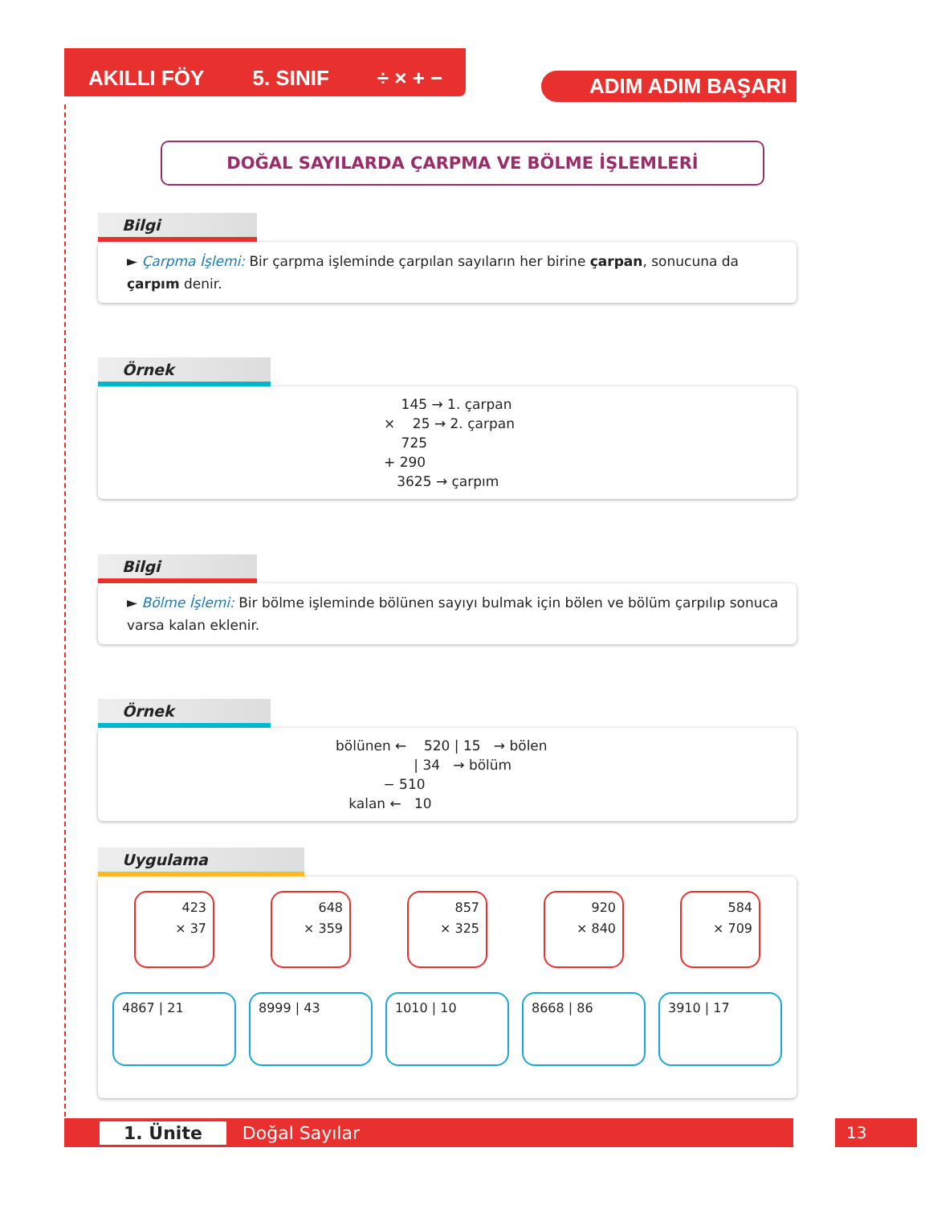AKILLI FÖY 5. SINIF ÷ × + − ADIM ADIM BAŞARI
DOĞAL SAYILARDA ÇARPMA VE BÖLME İŞLEMLERİ
Bilgi
► Çarpma İşlemi: Bir çarpma işleminde çarpılan sayıların her birine çarpan, sonucuna da çarpım denir.
Örnek
    145 → 1. çarpan
×    25 → 2. çarpan
    725
+ 290
   3625 → çarpım
Bilgi
► Bölme İşlemi: Bir bölme işleminde bölünen sayıyı bulmak için bölen ve bölüm çarpılıp sonuca varsa kalan eklenir.
Örnek
bölünen ←    520 | 15   → bölen
                  | 34   → bölüm
           − 510
   kalan ←   10
Uygulama
423
× 37
648
× 359
857
× 325
920
× 840
584
× 709
4867 | 21 8999 | 43 1010 | 10 8668 | 86 3910 | 17
1. Ünite Doğal Sayılar 13